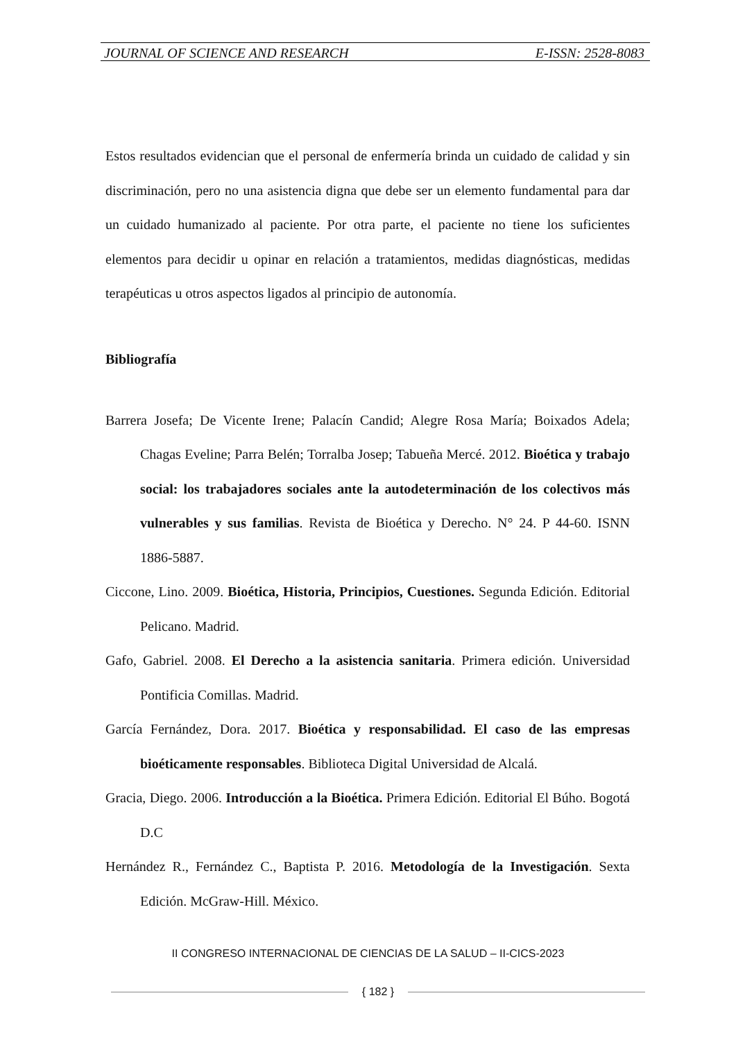JOURNAL OF SCIENCE AND RESEARCH E-ISSN: 2528-8083
Estos resultados evidencian que el personal de enfermería brinda un cuidado de calidad y sin discriminación, pero no una asistencia digna que debe ser un elemento fundamental para dar un cuidado humanizado al paciente. Por otra parte, el paciente no tiene los suficientes elementos para decidir u opinar en relación a tratamientos, medidas diagnósticas, medidas terapéuticas u otros aspectos ligados al principio de autonomía.
Bibliografía
Barrera Josefa; De Vicente Irene; Palacín Candid; Alegre Rosa María; Boixados Adela; Chagas Eveline; Parra Belén; Torralba Josep; Tabueña Mercé. 2012. Bioética y trabajo social: los trabajadores sociales ante la autodeterminación de los colectivos más vulnerables y sus familias. Revista de Bioética y Derecho. N° 24. P 44-60. ISNN 1886-5887.
Ciccone, Lino. 2009. Bioética, Historia, Principios, Cuestiones. Segunda Edición. Editorial Pelicano. Madrid.
Gafo, Gabriel. 2008. El Derecho a la asistencia sanitaria. Primera edición. Universidad Pontificia Comillas. Madrid.
García Fernández, Dora. 2017. Bioética y responsabilidad. El caso de las empresas bioéticamente responsables. Biblioteca Digital Universidad de Alcalá.
Gracia, Diego. 2006. Introducción a la Bioética. Primera Edición. Editorial El Búho. Bogotá D.C
Hernández R., Fernández C., Baptista P. 2016. Metodología de la Investigación. Sexta Edición. McGraw-Hill. México.
II CONGRESO INTERNACIONAL DE CIENCIAS DE LA SALUD – II-CICS-2023
{ 182 }